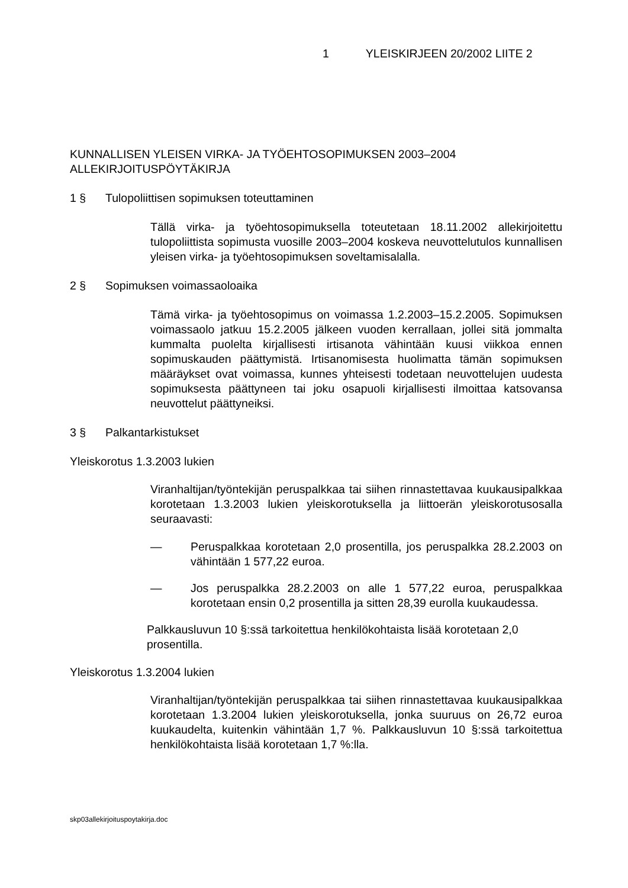1 YLEISKIRJEEN 20/2002 LIITE 2
KUNNALLISEN YLEISEN VIRKA- JA TYÖEHTOSOPIMUKSEN 2003–2004 ALLEKIRJOITUSPÖYTÄKIRJA
1 § Tulopoliittisen sopimuksen toteuttaminen
Tällä virka- ja työehtosopimuksella toteutetaan 18.11.2002 allekirjoitettu tulopoliittista sopimusta vuosille 2003–2004 koskeva neuvottelutulos kunnallisen yleisen virka- ja työehtosopimuksen soveltamisalalla.
2 § Sopimuksen voimassaoloaika
Tämä virka- ja työehtosopimus on voimassa 1.2.2003–15.2.2005. Sopimuksen voimassaolo jatkuu 15.2.2005 jälkeen vuoden kerrallaan, jollei sitä jommalta kummalta puolelta kirjallisesti irtisanota vähintään kuusi viikkoa ennen sopimuskauden päättymistä. Irtisanomisesta huolimatta tämän sopimuksen määräykset ovat voimassa, kunnes yhteisesti todetaan neuvottelujen uudesta sopimuksesta päättyneen tai joku osapuoli kirjallisesti ilmoittaa katsovansa neuvottelut päättyneiksi.
3 § Palkantarkistukset
Yleiskorotus 1.3.2003 lukien
Viranhaltijan/työntekijän peruspalkkaa tai siihen rinnastettavaa kuukausipalkkaa korotetaan 1.3.2003 lukien yleiskorotuksella ja liittoerän yleiskorotusosalla seuraavasti:
— Peruspalkkaa korotetaan 2,0 prosentilla, jos peruspalkka 28.2.2003 on vähintään 1 577,22 euroa.
— Jos peruspalkka 28.2.2003 on alle 1 577,22 euroa, peruspalkkaa korotetaan ensin 0,2 prosentilla ja sitten 28,39 eurolla kuukaudessa.
Palkkausluvun 10 §:ssä tarkoitettua henkilökohtaista lisää korotetaan 2,0 prosentilla.
Yleiskorotus 1.3.2004 lukien
Viranhaltijan/työntekijän peruspalkkaa tai siihen rinnastettavaa kuukausipalkkaa korotetaan 1.3.2004 lukien yleiskorotuksella, jonka suuruus on 26,72 euroa kuukaudelta, kuitenkin vähintään 1,7 %. Palkkausluvun 10 §:ssä tarkoitettua henkilökohtaista lisää korotetaan 1,7 %:lla.
skp03allekirjoituspoytakirja.doc